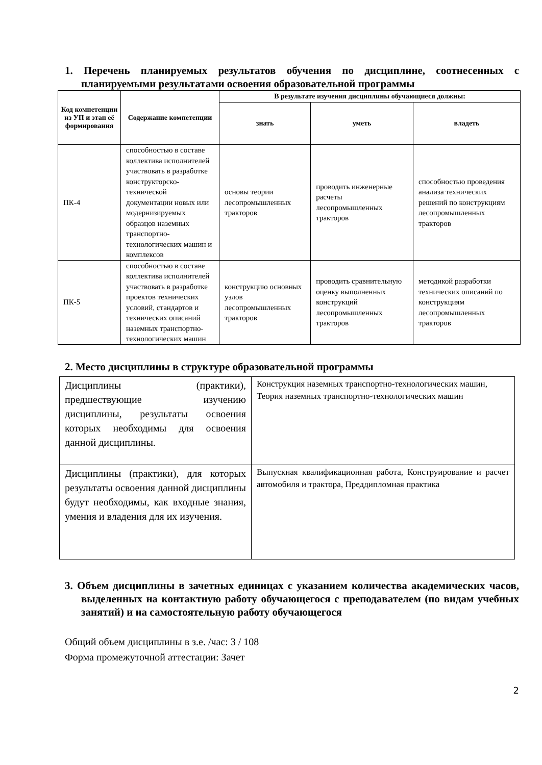1. Перечень планируемых результатов обучения по дисциплине, соотнесенных с планируемыми результатами освоения образовательной программы
| Код компетенции из УП и этап её формирования | Содержание компетенции | В результате изучения дисциплины обучающиеся должны: | | |
| --- | --- | --- | --- | --- |
| | | знать | уметь | владеть |
| ПК-4 | способностью в составе коллектива исполнителей участвовать в разработке конструкторско-технической документации новых или модернизируемых образцов наземных транспортно-технологических машин и комплексов | основы теории лесопромышленных тракторов | проводить инженерные расчеты лесопромышленных тракторов | способностью проведения анализа технических решений по конструкциям лесопромышленных тракторов |
| ПК-5 | способностью в составе коллектива исполнителей участвовать в разработке проектов технических условий, стандартов и технических описаний наземных транспортно-технологических машин | конструкцию основных узлов лесопромышленных тракторов | проводить сравнительную оценку выполненных конструкций лесопромышленных тракторов | методикой разработки технических описаний по конструкциям лесопромышленных тракторов |
2. Место дисциплины в структуре образовательной программы
| Дисциплины (практики), предшествующие изучению дисциплины, результаты освоения которых необходимы для освоения данной дисциплины. | Конструкция наземных транспортно-технологических машин, Теория наземных транспортно-технологических машин |
| Дисциплины (практики), для которых результаты освоения данной дисциплины будут необходимы, как входные знания, умения и владения для их изучения. | Выпускная квалификационная работа, Конструирование и расчет автомобиля и трактора, Преддипломная практика |
3. Объем дисциплины в зачетных единицах с указанием количества академических часов, выделенных на контактную работу обучающегося с преподавателем (по видам учебных занятий) и на самостоятельную работу обучающегося
Общий объем дисциплины в з.е. /час: 3 / 108
Форма промежуточной аттестации: Зачет
2